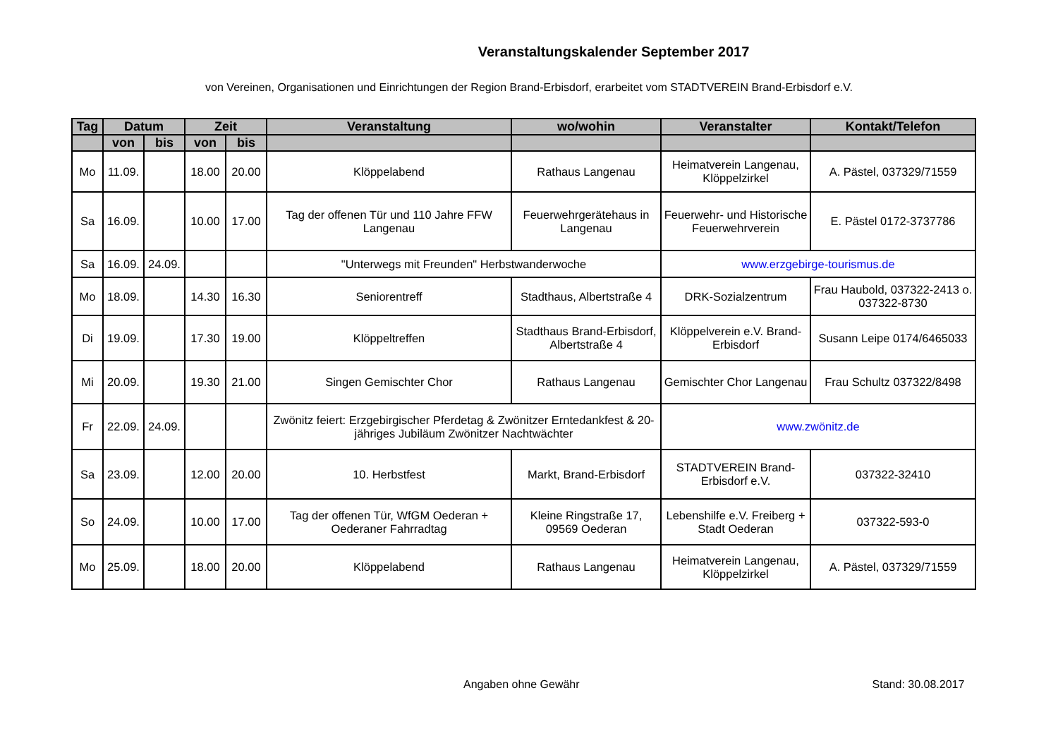Veranstaltungskalender September 2017
von Vereinen, Organisationen und Einrichtungen der Region Brand-Erbisdorf, erarbeitet vom STADTVEREIN Brand-Erbisdorf e.V.
| Tag | Datum | | Zeit | | Veranstaltung | wo/wohin | Veranstalter | Kontakt/Telefon |
| --- | --- | --- | --- | --- | --- | --- | --- | --- |
| | von | bis | von | bis | | | | |
| Mo | 11.09. | | 18.00 | 20.00 | Klöppelabend | Rathaus Langenau | Heimatverein Langenau, Klöppelzirkel | A. Pästel, 037329/71559 |
| Sa | 16.09. | | 10.00 | 17.00 | Tag der offenen Tür und 110 Jahre FFW Langenau | Feuerwehrgerätehaus in Langenau | Feuerwehr- und Historische Feuerwehrverein | E. Pästel 0172-3737786 |
| Sa | 16.09. | 24.09. | | | "Unterwegs mit Freunden" Herbstwanderwoche | | www.erzgebirge-tourismus.de | |
| Mo | 18.09. | | 14.30 | 16.30 | Seniorentreff | Stadthaus, Albertstraße 4 | DRK-Sozialzentrum | Frau Haubold, 037322-2413 o. 037322-8730 |
| Di | 19.09. | | 17.30 | 19.00 | Klöppeltreffen | Stadthaus Brand-Erbisdorf, Albertstraße 4 | Klöppelverein e.V. Brand-Erbisdorf | Susann Leipe 0174/6465033 |
| Mi | 20.09. | | 19.30 | 21.00 | Singen Gemischter Chor | Rathaus Langenau | Gemischter Chor Langenau | Frau Schultz 037322/8498 |
| Fr | 22.09. | 24.09. | | | Zwönitz feiert: Erzgebirgischer Pferdetag & Zwönitzer Erntedankfest & 20-jähriges Jubiläum Zwönitzer Nachtwächter | | www.zwönitz.de | |
| Sa | 23.09. | | 12.00 | 20.00 | 10. Herbstfest | Markt, Brand-Erbisdorf | STADTVEREIN Brand-Erbisdorf e.V. | 037322-32410 |
| So | 24.09. | | 10.00 | 17.00 | Tag der offenen Tür, WfGM Oederan + Oederaner Fahrradtag | Kleine Ringstraße 17, 09569 Oederan | Lebenshilfe e.V. Freiberg + Stadt Oederan | 037322-593-0 |
| Mo | 25.09. | | 18.00 | 20.00 | Klöppelabend | Rathaus Langenau | Heimatverein Langenau, Klöppelzirkel | A. Pästel, 037329/71559 |
Angaben ohne Gewähr Stand: 30.08.2017